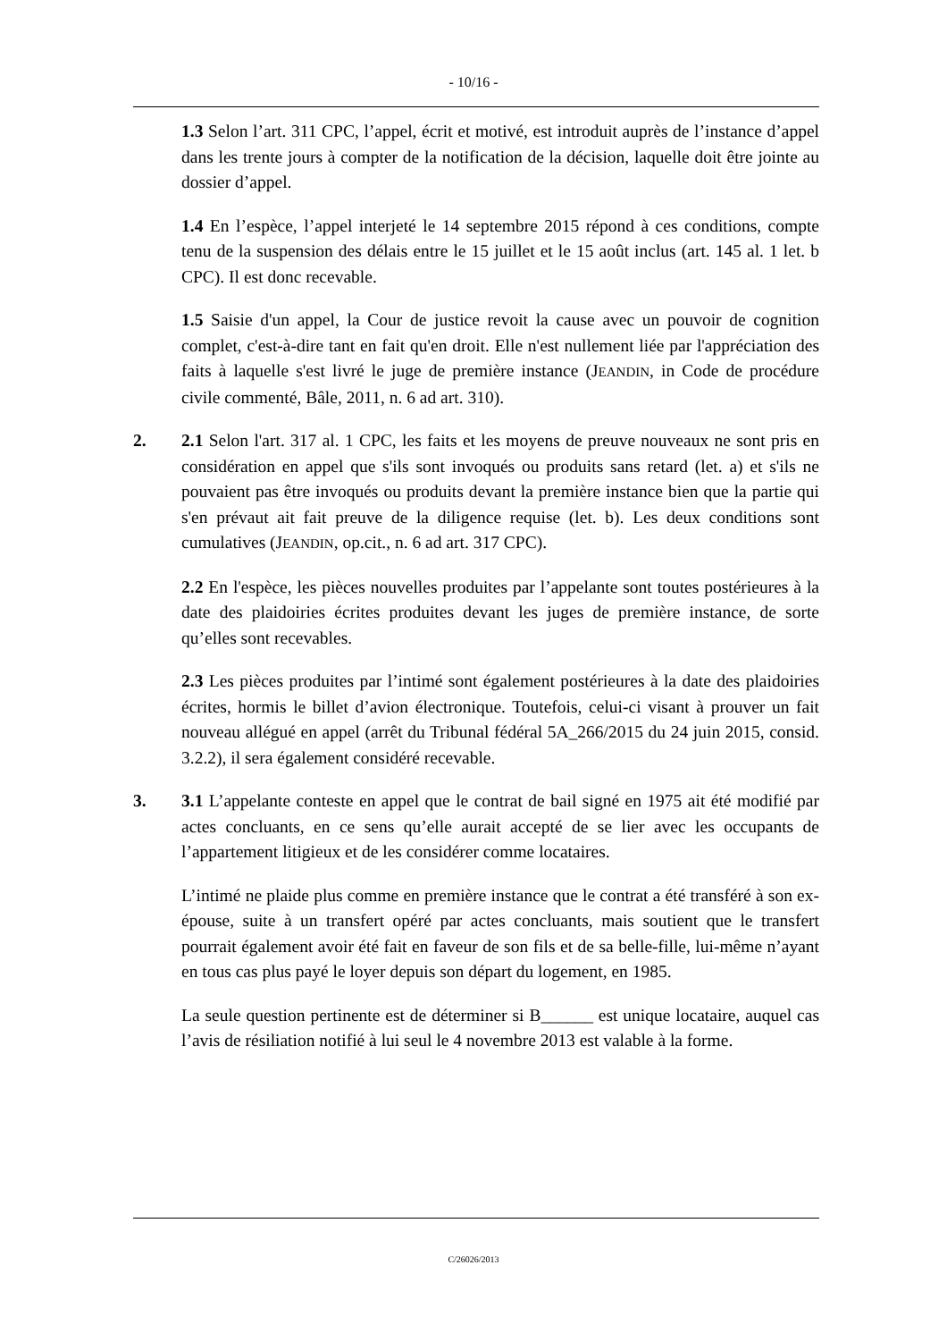- 10/16 -
1.3 Selon l’art. 311 CPC, l’appel, écrit et motivé, est introduit auprès de l’instance d’appel dans les trente jours à compter de la notification de la décision, laquelle doit être jointe au dossier d’appel.
1.4 En l’espèce, l’appel interjeté le 14 septembre 2015 répond à ces conditions, compte tenu de la suspension des délais entre le 15 juillet et le 15 août inclus (art. 145 al. 1 let. b CPC). Il est donc recevable.
1.5 Saisie d'un appel, la Cour de justice revoit la cause avec un pouvoir de cognition complet, c'est-à-dire tant en fait qu'en droit. Elle n'est nullement liée par l'appréciation des faits à laquelle s'est livré le juge de première instance (JEANDIN, in Code de procédure civile commenté, Bâle, 2011, n. 6 ad art. 310).
2. 2.1 Selon l'art. 317 al. 1 CPC, les faits et les moyens de preuve nouveaux ne sont pris en considération en appel que s'ils sont invoqués ou produits sans retard (let. a) et s'ils ne pouvaient pas être invoqués ou produits devant la première instance bien que la partie qui s'en prévaut ait fait preuve de la diligence requise (let. b). Les deux conditions sont cumulatives (JEANDIN, op.cit., n. 6 ad art. 317 CPC).
2.2 En l'espèce, les pièces nouvelles produites par l’appelante sont toutes postérieures à la date des plaidoiries écrites produites devant les juges de première instance, de sorte qu’elles sont recevables.
2.3 Les pièces produites par l’intimé sont également postérieures à la date des plaidoiries écrites, hormis le billet d’avion électronique. Toutefois, celui-ci visant à prouver un fait nouveau allégué en appel (arrêt du Tribunal fédéral 5A_266/2015 du 24 juin 2015, consid. 3.2.2), il sera également considéré recevable.
3. 3.1 L’appelante conteste en appel que le contrat de bail signé en 1975 ait été modifié par actes concluants, en ce sens qu’elle aurait accepté de se lier avec les occupants de l’appartement litigieux et de les considérer comme locataires.
L’intimé ne plaide plus comme en première instance que le contrat a été transféré à son ex-épouse, suite à un transfert opéré par actes concluants, mais soutient que le transfert pourrait également avoir été fait en faveur de son fils et de sa belle-fille, lui-même n’ayant en tous cas plus payé le loyer depuis son départ du logement, en 1985.
La seule question pertinente est de déterminer si B______ est unique locataire, auquel cas l’avis de résiliation notifié à lui seul le 4 novembre 2013 est valable à la forme.
C/26026/2013